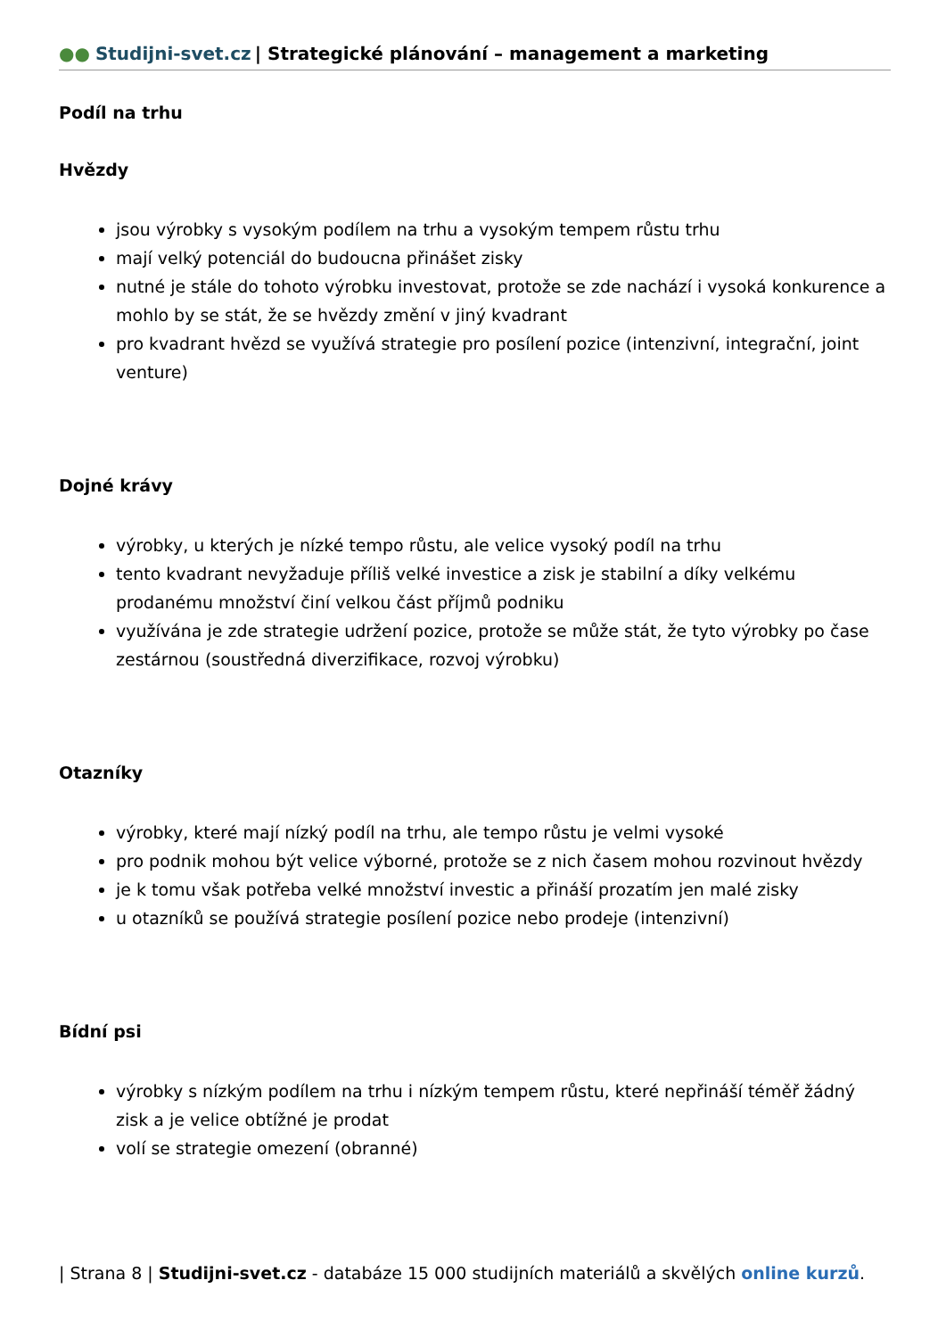●● Studijni-svet.cz | Strategické plánování – management a marketing
Podíl na trhu
Hvězdy
jsou výrobky s vysokým podílem na trhu a vysokým tempem růstu trhu
mají velký potenciál do budoucna přinášet zisky
nutné je stále do tohoto výrobku investovat, protože se zde nachází i vysoká konkurence a mohlo by se stát, že se hvězdy změní v jiný kvadrant
pro kvadrant hvězd se využívá strategie pro posílení pozice (intenzivní, integrační, joint venture)
Dojné krávy
výrobky, u kterých je nízké tempo růstu, ale velice vysoký podíl na trhu
tento kvadrant nevyžaduje příliš velké investice a zisk je stabilní a díky velkému prodanému množství činí velkou část příjmů podniku
využívána je zde strategie udržení pozice, protože se může stát, že tyto výrobky po čase zestárnou (soustředná diverzifikace, rozvoj výrobku)
Otazníky
výrobky, které mají nízký podíl na trhu, ale tempo růstu je velmi vysoké
pro podnik mohou být velice výborné, protože se z nich časem mohou rozvinout hvězdy
je k tomu však potřeba velké množství investic a přináší prozatím jen malé zisky
u otazníků se používá strategie posílení pozice nebo prodeje (intenzivní)
Bídní psi
výrobky s nízkým podílem na trhu i nízkým tempem růstu, které nepřináší téměř žádný zisk a je velice obtížné je prodat
volí se strategie omezení (obranné)
| Strana 8 | Studijni-svet.cz - databáze 15 000 studijních materiálů a skvělých online kurzů.